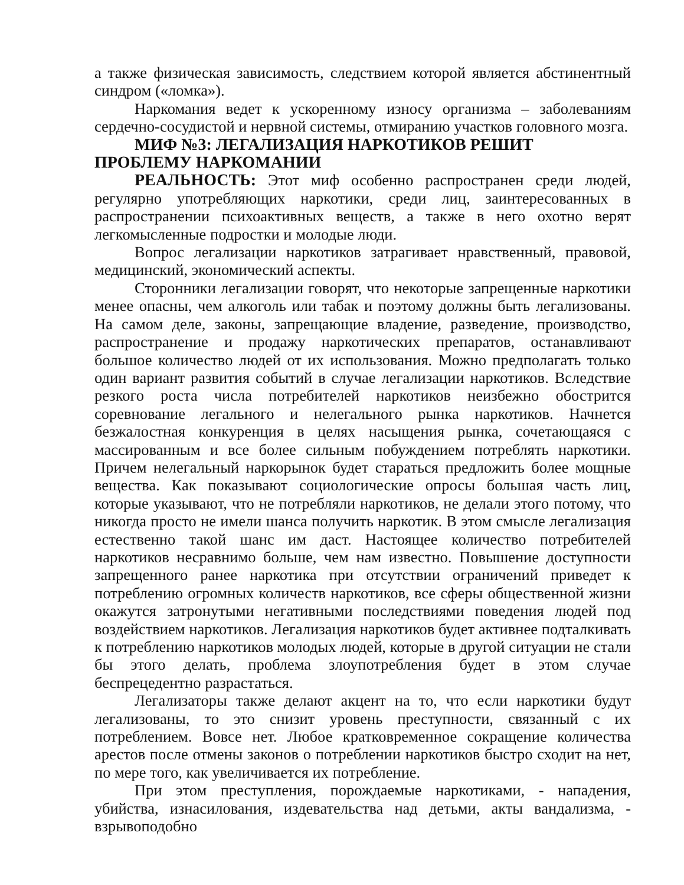а также физическая зависимость, следствием которой является абстинентный синдром («ломка»).
Наркомания ведет к ускоренному износу организма – заболеваниям сердечно-сосудистой и нервной системы, отмиранию участков головного мозга.
МИФ №3: ЛЕГАЛИЗАЦИЯ НАРКОТИКОВ РЕШИТ ПРОБЛЕМУ НАРКОМАНИИ
РЕАЛЬНОСТЬ: Этот миф особенно распространен среди людей, регулярно употребляющих наркотики, среди лиц, заинтересованных в распространении психоактивных веществ, а также в него охотно верят легкомысленные подростки и молодые люди.
Вопрос легализации наркотиков затрагивает нравственный, правовой, медицинский, экономический аспекты.
Сторонники легализации говорят, что некоторые запрещенные наркотики менее опасны, чем алкоголь или табак и поэтому должны быть легализованы. На самом деле, законы, запрещающие владение, разведение, производство, распространение и продажу наркотических препаратов, останавливают большое количество людей от их использования. Можно предполагать только один вариант развития событий в случае легализации наркотиков. Вследствие резкого роста числа потребителей наркотиков неизбежно обострится соревнование легального и нелегального рынка наркотиков. Начнется безжалостная конкуренция в целях насыщения рынка, сочетающаяся с массированным и все более сильным побуждением потреблять наркотики. Причем нелегальный наркорынок будет стараться предложить более мощные вещества. Как показывают социологические опросы большая часть лиц, которые указывают, что не потребляли наркотиков, не делали этого потому, что никогда просто не имели шанса получить наркотик. В этом смысле легализация естественно такой шанс им даст. Настоящее количество потребителей наркотиков несравнимо больше, чем нам известно. Повышение доступности запрещенного ранее наркотика при отсутствии ограничений приведет к потреблению огромных количеств наркотиков, все сферы общественной жизни окажутся затронутыми негативными последствиями поведения людей под воздействием наркотиков. Легализация наркотиков будет активнее подталкивать к потреблению наркотиков молодых людей, которые в другой ситуации не стали бы этого делать, проблема злоупотребления будет в этом случае беспрецедентно разрастаться.
Легализаторы также делают акцент на то, что если наркотики будут легализованы, то это снизит уровень преступности, связанный с их потреблением. Вовсе нет. Любое кратковременное сокращение количества арестов после отмены законов о потреблении наркотиков быстро сходит на нет, по мере того, как увеличивается их потребление.
При этом преступления, порождаемые наркотиками, - нападения, убийства, изнасилования, издевательства над детьми, акты вандализма, - взрывоподобно